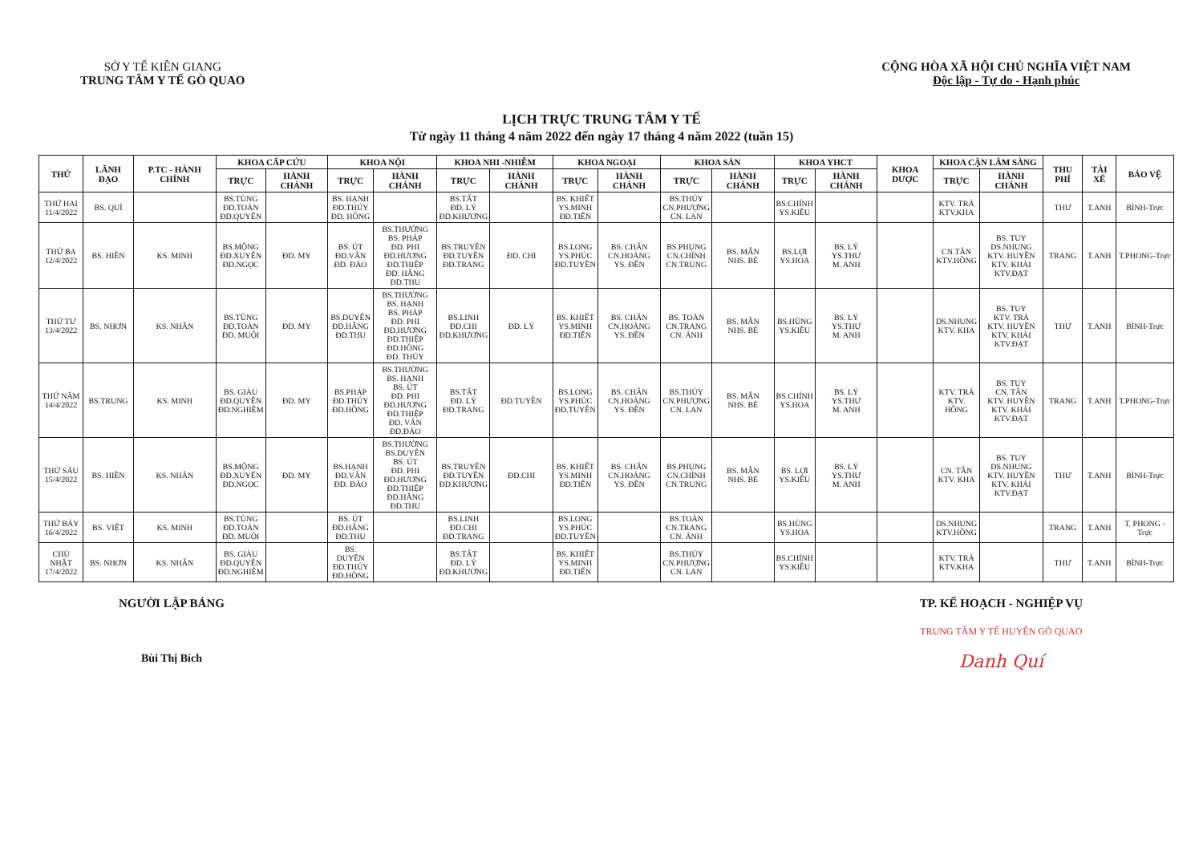SỞ Y TẾ KIÊN GIANG
TRUNG TÂM Y TẾ GÒ QUAO
CỘNG HÒA XÃ HỘI CHỦ NGHĨA VIỆT NAM
Độc lập - Tự do - Hạnh phúc
LỊCH TRỰC TRUNG TÂM Y TẾ
Từ ngày 11 tháng 4 năm 2022 đến ngày 17 tháng 4 năm 2022 (tuần 15)
| THỨ | LÃNH ĐẠO | P.TC - HÀNH CHÍNH | KHOA CẤP CỨU | | KHOA NỘI | | KHOA NHI -NHIỄM | | KHOA NGOẠI | | KHOA SẢN | | KHOA YHCT | | KHOA DƯỢC | KHOA CẬN LÂM SÀNG | | THU PHÍ | TÀI XẾ | BẢO VỆ |
| --- | --- | --- | --- | --- | --- | --- | --- | --- | --- | --- | --- | --- | --- | --- | --- | --- | --- | --- | --- | --- |
| | | | TRỰC | HÀNH CHÁNH | TRỰC | HÀNH CHÁNH | TRỰC | HÀNH CHÁNH | TRỰC | HÀNH CHÁNH | TRỰC | HÀNH CHÁNH | TRỰC | HÀNH CHÁNH | | TRỰC | HÀNH CHÁNH | | | |
| THỨ HAI 11/4/2022 | BS. QUÍ | | BS.TÙNG ĐD.TOÀN ĐD.QUYÊN | | BS. HẠNH ĐD.THÚY ĐD. HỒNG | | BS.TẤT ĐD. LÝ ĐD.KHƯƠNG | | BS. KHIẾT YS.MINH ĐD.TIẾN | | BS.THÚY CN.PHƯỢNG CN. LAN | | BS.CHÍNH YS.KIỀU | | | KTV. TRÀ KTV.KHA | | THƯ | T.ANH | BÌNH-Trực |
| THỨ BA 12/4/2022 | BS. HIỀN | KS. MINH | BS.MỘNG ĐD.XUYẾN ĐD.NGỌC | ĐD. MY | BS. ÚT ĐD.VÂN ĐD. ĐÀO | BS.THƯỜNG BS. PHÁP ĐD. PHI ĐD.HƯƠNG ĐD.THIỆP ĐD. HẰNG ĐD.THU | BS.TRUYỀN ĐD.TUYỀN ĐD.TRANG | ĐD. CHI | BS.LONG YS.PHÚC ĐD.TUYỀN | BS. CHẤN CN.HOÀNG YS. ĐỀN | BS.PHỤNG CN.CHÍNH CN.TRUNG | BS. MẪN NHS. BÉ | BS.LỢI YS.HOA | BS. LÝ YS.THƯ M. ANH | | CN.TÂN KTV.HỒNG | BS. TUY DS.NHUNG KTV. HUYỀN KTV. KHẢI KTV.ĐẠT | TRANG | T.ANH | T.PHONG-Trực |
| THỨ TƯ 13/4/2022 | BS. NHƠN | KS. NHÂN | BS.TÙNG ĐD.TOÀN ĐD. MUỘI | ĐD. MY | BS.DUYÊN ĐD.HẰNG ĐD.THU | BS.THƯỜNG BS. HẠNH BS. PHÁP ĐD. PHI ĐD.HƯƠNG ĐD.THIỆP ĐD.HỒNG ĐD. THÚY | BS.LINH ĐD.CHI ĐD.KHƯƠNG | ĐD. LÝ | BS. KHIẾT YS.MINH ĐD.TIẾN | BS. CHẤN CN.HOÀNG YS. ĐỀN | BS. TOÀN CN.TRANG CN. ÁNH | BS. MẪN NHS. BÉ | BS.HÙNG YS.KIỀU | BS. LÝ YS.THƯ M. ANH | | DS.NHUNG KTV. KHA | BS. TUY KTV. TRÀ KTV. HUYỀN KTV. KHẢI KTV.ĐẠT | THƯ | T.ANH | BÌNH-Trực |
| THỨ NĂM 14/4/2022 | BS.TRUNG | KS. MINH | BS. GIÀU ĐD.QUYÊN ĐD.NGHIÊM | ĐD. MY | BS.PHÁP ĐD.THÚY ĐD.HỒNG | BS.THƯỜNG BS. HẠNH BS. ÚT ĐD. PHI ĐD.HƯƠNG ĐD.THIỆP ĐD. VÂN ĐD.ĐÀO | BS.TẤT ĐD. LÝ ĐD.TRANG | ĐD.TUYỀN | BS.LONG YS.PHÚC ĐD.TUYỀN | BS. CHẤN CN.HOÀNG YS. ĐỀN | BS.THÚY CN.PHƯỢNG CN. LAN | BS. MẪN NHS. BÉ | BS.CHÍNH YS.HOA | BS. LÝ YS.THƯ M. ANH | | KTV. TRÀ KTV. HỒNG | BS. TUY CN. TÂN KTV. HUYỀN KTV. KHẢI KTV.ĐẠT | TRANG | T.ANH | T.PHONG-Trực |
| THỨ SÁU 15/4/2022 | BS. HIỀN | KS. NHÂN | BS.MỘNG ĐD.XUYẾN ĐD.NGỌC | ĐD. MY | BS.HẠNH ĐD.VÂN ĐD. ĐÀO | BS.THƯỜNG BS.DUYÊN BS. ÚT ĐD. PHI ĐD.HƯƠNG ĐD.THIỆP ĐD.HẰNG ĐD.THU | BS.TRUYỀN ĐD.TUYỀN ĐD.KHƯƠNG | ĐD.CHI | BS. KHIẾT YS.MINH ĐD.TIẾN | BS. CHẤN CN.HOÀNG YS. ĐỀN | BS.PHỤNG CN.CHÍNH CN.TRUNG | BS. MẪN NHS. BÉ | BS. LỢI YS.KIỀU | BS. LÝ YS.THƯ M. ANH | | CN. TÂN KTV. KHA | BS. TUY DS.NHUNG KTV. HUYỀN KTV. KHẢI KTV.ĐẠT | THƯ | T.ANH | BÌNH-Trực |
| THỨ BẢY 16/4/2022 | BS. VIỆT | KS. MINH | BS.TÙNG ĐD.TOÀN ĐD. MUỘI | | BS. ÚT ĐD.HẰNG ĐD.THU | | BS.LINH ĐD.CHI ĐD.TRANG | | BS.LONG YS.PHÚC ĐD.TUYỀN | | BS.TOÀN CN.TRANG CN. ÁNH | | BS.HÙNG YS.HOA | | | DS.NHUNG KTV.HỒNG | | TRANG | T.ANH | T. PHONG -Trực |
| CHỦ NHẬT 17/4/2022 | BS. NHƠN | KS. NHÂN | BS. GIÀU ĐD.QUYÊN ĐD.NGHIÊM | | BS. DUYÊN ĐD.THÚY ĐD.HỒNG | | BS.TẤT ĐD. LÝ ĐD.KHƯƠNG | | BS. KHIẾT YS.MINH ĐD.TIẾN | | BS.THÚY CN.PHƯỢNG CN. LAN | | BS.CHÍNH YS.KIỀU | | | KTV. TRÀ KTV.KHA | | THƯ | T.ANH | BÌNH-Trực |
NGƯỜI LẬP BẢNG
Bùi Thị Bích
TP. KẾ HOẠCH - NGHIỆP VỤ
TRUNG TÂM Y TẾ HUYỆN GÒ QUAO
Danh Quí